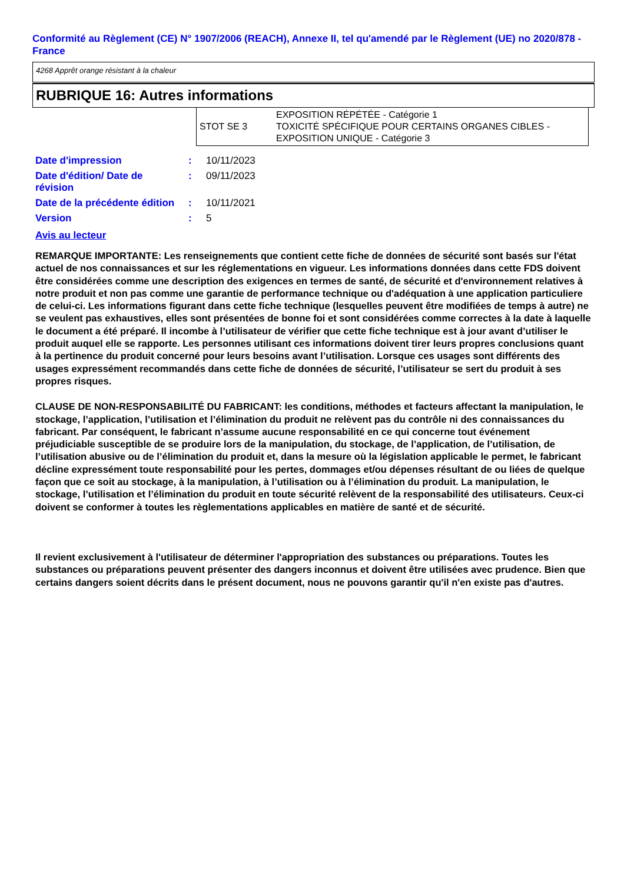Conformité au Règlement (CE) N° 1907/2006 (REACH), Annexe II, tel qu'amendé par le Règlement (UE) no 2020/878 - France
4268 Apprêt orange résistant à la chaleur
RUBRIQUE 16: Autres informations
| STOT SE 3 | EXPOSITION RÉPÉTÉE - Catégorie 1 TOXICITÉ SPÉCIFIQUE POUR CERTAINS ORGANES CIBLES - EXPOSITION UNIQUE - Catégorie 3 |
| Date d'impression | : | 10/11/2023 |
| Date d'édition/ Date de révision | : | 09/11/2023 |
| Date de la précédente édition | : | 10/11/2021 |
| Version | : | 5 |
Avis au lecteur
REMARQUE IMPORTANTE: Les renseignements que contient cette fiche de données de sécurité sont basés sur l'état actuel de nos connaissances et sur les réglementations en vigueur. Les informations données dans cette FDS doivent être considérées comme une description des exigences en termes de santé, de sécurité et d'environnement relatives à notre produit et non pas comme une garantie de performance technique ou d'adéquation à une application particuliere de celui-ci. Les informations figurant dans cette fiche technique (lesquelles peuvent être modifiées de temps à autre) ne se veulent pas exhaustives, elles sont présentées de bonne foi et sont considérées comme correctes à la date à laquelle le document a été préparé. Il incombe à l’utilisateur de vérifier que cette fiche technique est à jour avant d’utiliser le produit auquel elle se rapporte. Les personnes utilisant ces informations doivent tirer leurs propres conclusions quant à la pertinence du produit concerné pour leurs besoins avant l’utilisation. Lorsque ces usages sont différents des usages expressément recommandés dans cette fiche de données de sécurité, l’utilisateur se sert du produit à ses propres risques.
CLAUSE DE NON-RESPONSABILITÉ DU FABRICANT: les conditions, méthodes et facteurs affectant la manipulation, le stockage, l’application, l’utilisation et l’élimination du produit ne relèvent pas du contrôle ni des connaissances du fabricant. Par conséquent, le fabricant n’assume aucune responsabilité en ce qui concerne tout événement préjudiciable susceptible de se produire lors de la manipulation, du stockage, de l’application, de l’utilisation, de l’utilisation abusive ou de l’élimination du produit et, dans la mesure où la législation applicable le permet, le fabricant décline expressément toute responsabilité pour les pertes, dommages et/ou dépenses résultant de ou liées de quelque façon que ce soit au stockage, à la manipulation, à l’utilisation ou à l’élimination du produit. La manipulation, le stockage, l’utilisation et l’élimination du produit en toute sécurité relèvent de la responsabilité des utilisateurs. Ceux-ci doivent se conformer à toutes les règlementations applicables en matière de santé et de sécurité.
Il revient exclusivement à l'utilisateur de déterminer l'appropriation des substances ou préparations. Toutes les substances ou préparations peuvent présenter des dangers inconnus et doivent être utilisées avec prudence. Bien que certains dangers soient décrits dans le présent document, nous ne pouvons garantir qu'il n'en existe pas d'autres.